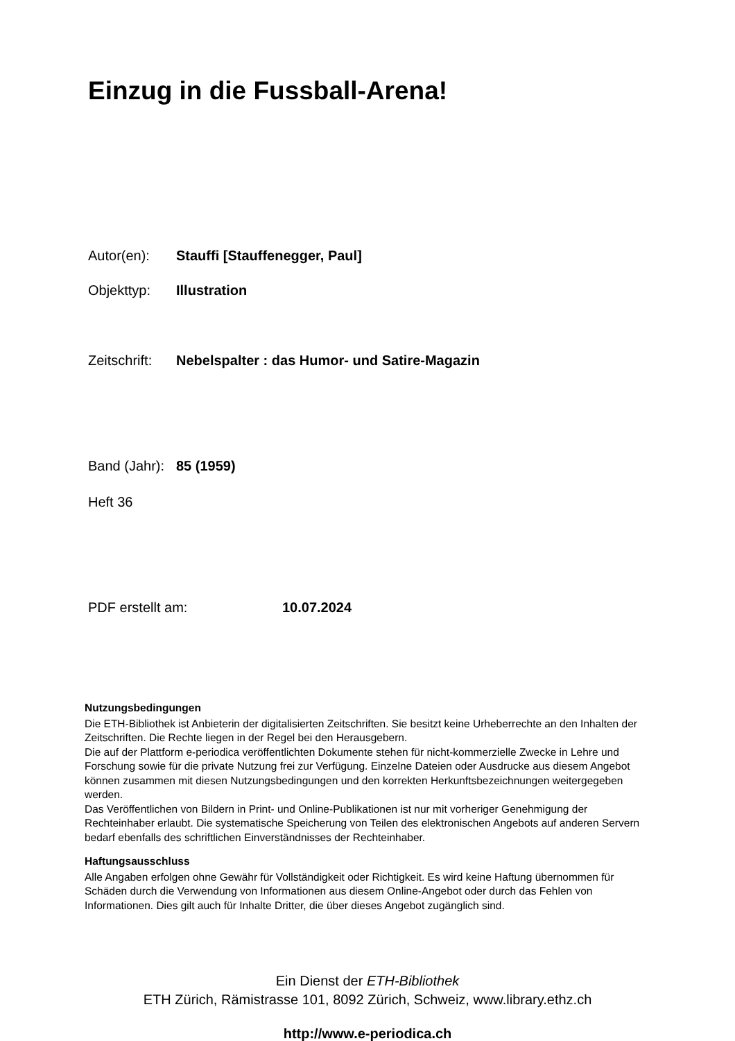Einzug in die Fussball-Arena!
Autor(en): Stauffi [Stauffenegger, Paul]
Objekttyp: Illustration
Zeitschrift: Nebelspalter : das Humor- und Satire-Magazin
Band (Jahr): 85 (1959)
Heft 36
PDF erstellt am: 10.07.2024
Nutzungsbedingungen
Die ETH-Bibliothek ist Anbieterin der digitalisierten Zeitschriften. Sie besitzt keine Urheberrechte an den Inhalten der Zeitschriften. Die Rechte liegen in der Regel bei den Herausgebern.
Die auf der Plattform e-periodica veröffentlichten Dokumente stehen für nicht-kommerzielle Zwecke in Lehre und Forschung sowie für die private Nutzung frei zur Verfügung. Einzelne Dateien oder Ausdrucke aus diesem Angebot können zusammen mit diesen Nutzungsbedingungen und den korrekten Herkunftsbezeichnungen weitergegeben werden.
Das Veröffentlichen von Bildern in Print- und Online-Publikationen ist nur mit vorheriger Genehmigung der Rechteinhaber erlaubt. Die systematische Speicherung von Teilen des elektronischen Angebots auf anderen Servern bedarf ebenfalls des schriftlichen Einverständnisses der Rechteinhaber.
Haftungsausschluss
Alle Angaben erfolgen ohne Gewähr für Vollständigkeit oder Richtigkeit. Es wird keine Haftung übernommen für Schäden durch die Verwendung von Informationen aus diesem Online-Angebot oder durch das Fehlen von Informationen. Dies gilt auch für Inhalte Dritter, die über dieses Angebot zugänglich sind.
Ein Dienst der ETH-Bibliothek
ETH Zürich, Rämistrasse 101, 8092 Zürich, Schweiz, www.library.ethz.ch
http://www.e-periodica.ch